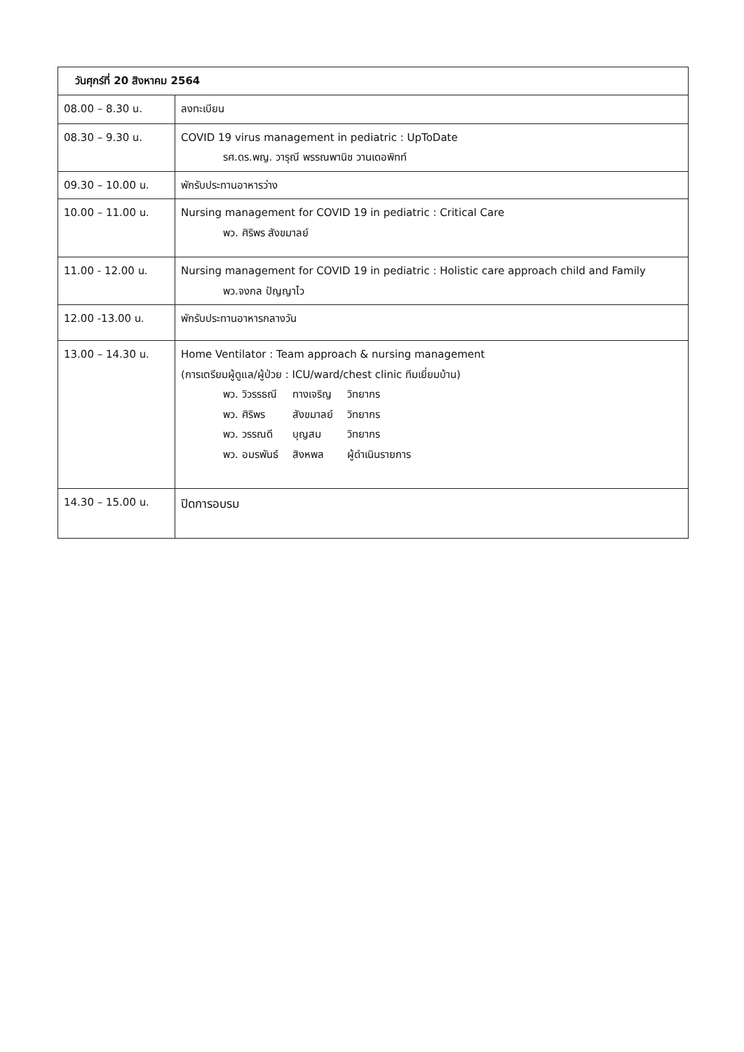| วันศุกร์ที่ 20 สิงหาคม 2564 | |
| 08.00 – 8.30 น. | ลงทะเบียน |
| 08.30 – 9.30 น. | COVID 19 virus management in pediatric : UpToDate รศ.ดร.พญ. วารุณี พรรณพานิช วานเดอพิทท์ |
| 09.30 – 10.00 น. | พักรับประทานอาหารว่าง |
| 10.00 – 11.00 น. | Nursing management for COVID 19 in pediatric : Critical Care พว. ศิริพร สังขมาลย์ |
| 11.00 - 12.00 น. | Nursing management for COVID 19 in pediatric : Holistic care approach child and Family พว.จงกล ปัญญาไว |
| 12.00 -13.00 น. | พักรับประทานอาหารกลางวัน |
| 13.00 – 14.30 น. | Home Ventilator : Team approach & nursing management (การเตรียมผู้ดูแล/ผู้ป่วย : ICU/ward/chest clinic ทีมเยี่ยมบ้าน) / พว. วิวรรธณี / ทางเจริญ / วิทยากร / / พว. ศิริพร / สังขมาลย์ / วิทยากร / / พว. วรรณดี / บุญสม / วิทยากร / / พว. อมรพันธ์ / สิงหพล / ผู้ดำเนินรายการ / |
| 14.30 – 15.00 น. | ปิดการอบรม |